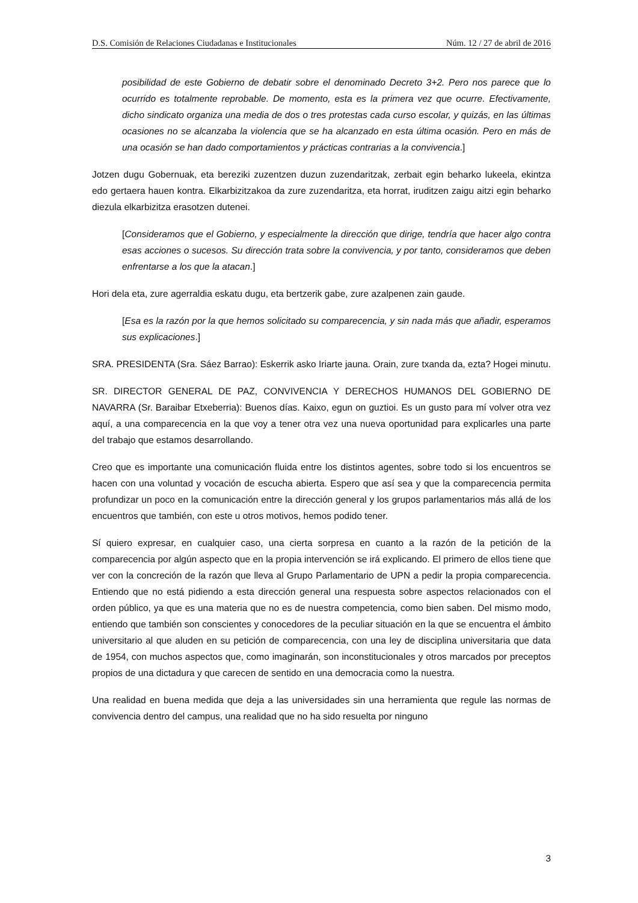D.S. Comisión de Relaciones Ciudadanas e Institucionales Núm. 12 / 27 de abril de 2016
posibilidad de este Gobierno de debatir sobre el denominado Decreto 3+2. Pero nos parece que lo ocurrido es totalmente reprobable. De momento, esta es la primera vez que ocurre. Efectivamente, dicho sindicato organiza una media de dos o tres protestas cada curso escolar, y quizás, en las últimas ocasiones no se alcanzaba la violencia que se ha alcanzado en esta última ocasión. Pero en más de una ocasión se han dado comportamientos y prácticas contrarias a la convivencia.]
Jotzen dugu Gobernuak, eta bereziki zuzentzen duzun zuzendaritzak, zerbait egin beharko lukeela, ekintza edo gertaera hauen kontra. Elkarbizitzakoa da zure zuzendaritza, eta horrat, iruditzen zaigu aitzi egin beharko diezula elkarbizitza erasotzen dutenei.
[Consideramos que el Gobierno, y especialmente la dirección que dirige, tendría que hacer algo contra esas acciones o sucesos. Su dirección trata sobre la convivencia, y por tanto, consideramos que deben enfrentarse a los que la atacan.]
Hori dela eta, zure agerraldia eskatu dugu, eta bertzerik gabe, zure azalpenen zain gaude.
[Esa es la razón por la que hemos solicitado su comparecencia, y sin nada más que añadir, esperamos sus explicaciones.]
SRA. PRESIDENTA (Sra. Sáez Barrao): Eskerrik asko Iriarte jauna. Orain, zure txanda da, ezta? Hogei minutu.
SR. DIRECTOR GENERAL DE PAZ, CONVIVENCIA Y DERECHOS HUMANOS DEL GOBIERNO DE NAVARRA (Sr. Baraibar Etxeberria): Buenos días. Kaixo, egun on guztioi. Es un gusto para mí volver otra vez aquí, a una comparecencia en la que voy a tener otra vez una nueva oportunidad para explicarles una parte del trabajo que estamos desarrollando.
Creo que es importante una comunicación fluida entre los distintos agentes, sobre todo si los encuentros se hacen con una voluntad y vocación de escucha abierta. Espero que así sea y que la comparecencia permita profundizar un poco en la comunicación entre la dirección general y los grupos parlamentarios más allá de los encuentros que también, con este u otros motivos, hemos podido tener.
Sí quiero expresar, en cualquier caso, una cierta sorpresa en cuanto a la razón de la petición de la comparecencia por algún aspecto que en la propia intervención se irá explicando. El primero de ellos tiene que ver con la concreción de la razón que lleva al Grupo Parlamentario de UPN a pedir la propia comparecencia. Entiendo que no está pidiendo a esta dirección general una respuesta sobre aspectos relacionados con el orden público, ya que es una materia que no es de nuestra competencia, como bien saben. Del mismo modo, entiendo que también son conscientes y conocedores de la peculiar situación en la que se encuentra el ámbito universitario al que aluden en su petición de comparecencia, con una ley de disciplina universitaria que data de 1954, con muchos aspectos que, como imaginarán, son inconstitucionales y otros marcados por preceptos propios de una dictadura y que carecen de sentido en una democracia como la nuestra.
Una realidad en buena medida que deja a las universidades sin una herramienta que regule las normas de convivencia dentro del campus, una realidad que no ha sido resuelta por ninguno
3